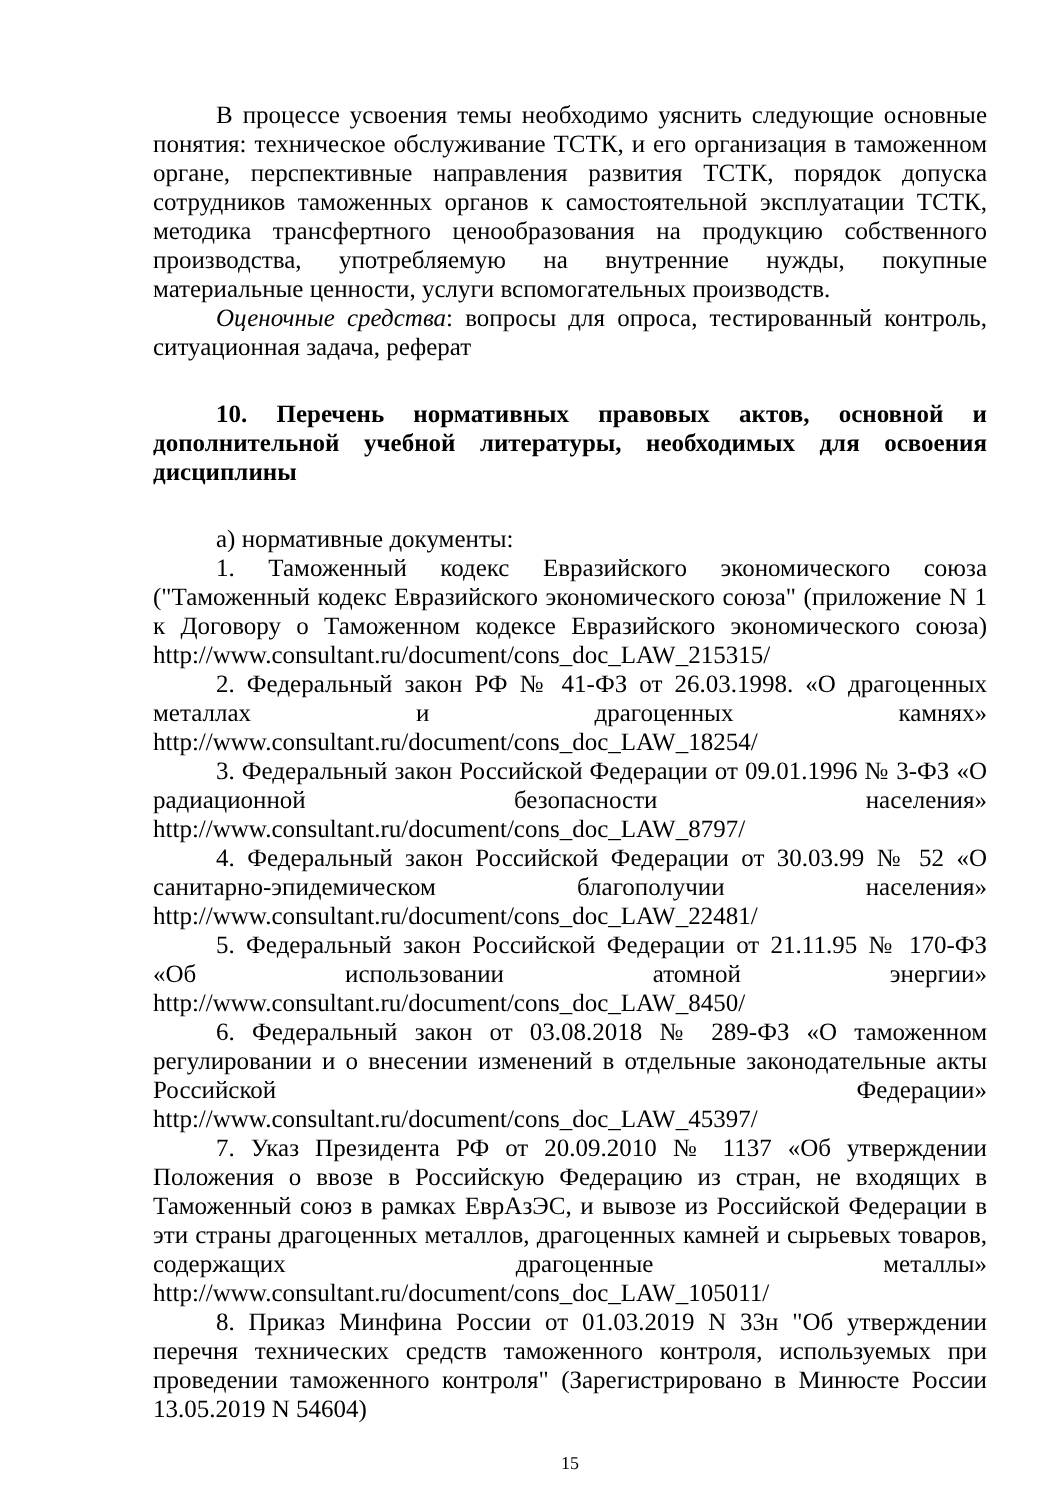В процессе усвоения темы необходимо уяснить следующие основные понятия: техническое обслуживание ТСТК, и его организация в таможенном органе, перспективные направления развития ТСТК, порядок допуска сотрудников таможенных органов к самостоятельной эксплуатации ТСТК, методика трансфертного ценообразования на продукцию собственного производства, употребляемую на внутренние нужды, покупные материальные ценности, услуги вспомогательных производств.
Оценочные средства: вопросы для опроса, тестированный контроль, ситуационная задача, реферат
10. Перечень нормативных правовых актов, основной и дополнительной учебной литературы, необходимых для освоения дисциплины
а) нормативные документы:
1. Таможенный кодекс Евразийского экономического союза ("Таможенный кодекс Евразийского экономического союза" (приложение N 1 к Договору о Таможенном кодексе Евразийского экономического союза) http://www.consultant.ru/document/cons_doc_LAW_215315/
2. Федеральный закон РФ № 41-ФЗ от 26.03.1998. «О драгоценных металлах и драгоценных камнях» http://www.consultant.ru/document/cons_doc_LAW_18254/
3. Федеральный закон Российской Федерации от 09.01.1996 № 3-ФЗ «О радиационной безопасности населения» http://www.consultant.ru/document/cons_doc_LAW_8797/
4. Федеральный закон Российской Федерации от 30.03.99 № 52 «О санитарно-эпидемическом благополучии населения» http://www.consultant.ru/document/cons_doc_LAW_22481/
5. Федеральный закон Российской Федерации от 21.11.95 № 170-ФЗ «Об использовании атомной энергии» http://www.consultant.ru/document/cons_doc_LAW_8450/
6. Федеральный закон от 03.08.2018 № 289-ФЗ «О таможенном регулировании и о внесении изменений в отдельные законодательные акты Российской Федерации» http://www.consultant.ru/document/cons_doc_LAW_45397/
7. Указ Президента РФ от 20.09.2010 № 1137 «Об утверждении Положения о ввозе в Российскую Федерацию из стран, не входящих в Таможенный союз в рамках ЕврАзЭС, и вывозе из Российской Федерации в эти страны драгоценных металлов, драгоценных камней и сырьевых товаров, содержащих драгоценные металлы» http://www.consultant.ru/document/cons_doc_LAW_105011/
8. Приказ Минфина России от 01.03.2019 N 33н "Об утверждении перечня технических средств таможенного контроля, используемых при проведении таможенного контроля" (Зарегистрировано в Минюсте России 13.05.2019 N 54604)
15